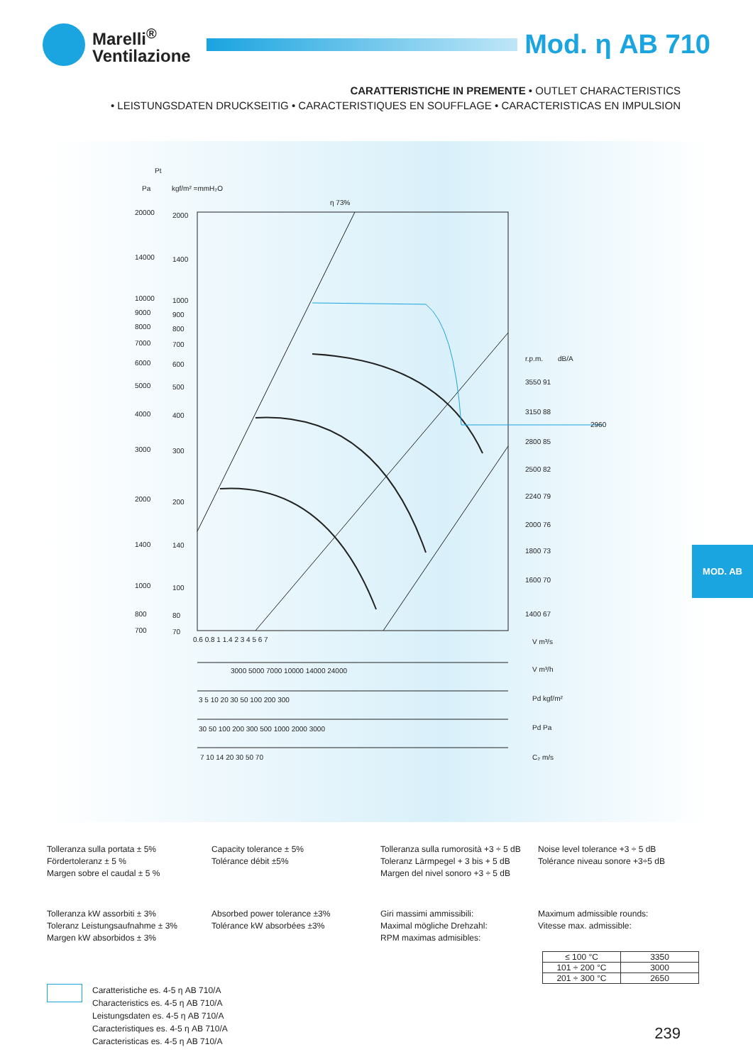Marelli<sup>®</sup>
Ventilazione
Mod. η AB 710
CARATTERISTICHE IN PREMENTE • OUTLET CHARACTERISTICS
• LEISTUNGSDATEN DRUCKSEITIG • CARACTERISTIQUES EN SOUFFLAGE • CARACTERISTICAS EN IMPULSION
Pt
Pa
kgf/m² =mmH₂O
η 73%
20000
14000
10000
9000
8000
7000
6000
5000
4000
3000
2000
1400
1000
800
700
2000
1400
1000
900
800
700
600
500
400
300
200
140
100
80
70
r.p.m.
dB/A
3550 91
3150 88
2960
2800 85
2500 82
2240 79
2000 76
1800 73
1600 70
1400 67
0.6 0.8 1 1.4 2 3 4 5 6 7
V m³/s
3000 5000 7000 10000 14000 24000
V m³/h
3 5 10 20 30 50 100 200 300
Pd kgf/m²
30 50 100 200 300 500 1000 2000 3000
Pd Pa
7 10 14 20 30 50 70
C₂ m/s
MOD. AB
Tolleranza sulla portata ± 5%
Fördertoleranz ± 5 %
Margen sobre el caudal ± 5 %
Capacity tolerance ± 5%
Tolérance débit ±5%
Tolleranza sulla rumorosità +3 ÷ 5 dB
Toleranz Lärmpegel + 3 bis + 5 dB
Margen del nivel sonoro +3 ÷ 5 dB
Noise level tolerance +3 ÷ 5 dB
Tolérance niveau sonore +3÷5 dB
Tolleranza kW assorbiti ± 3%
Toleranz Leistungsaufnahme ± 3%
Margen kW absorbidos ± 3%
Absorbed power tolerance ±3%
Tolérance kW absorbées ±3%
Giri massimi ammissibili:
Maximal mögliche Drehzahl:
RPM maximas admisibles:
Maximum admissible rounds:
Vitesse max. admissible:
| ≤ 100 °C | 3350 |
| 101 ÷ 200 °C | 3000 |
| 201 ÷ 300 °C | 2650 |
Caratteristiche es. 4-5 η AB 710/A
Characteristics es. 4-5 η AB 710/A
Leistungsdaten es. 4-5 η AB 710/A
Caracteristiques es. 4-5 η AB 710/A
Caracteristicas es. 4-5 η AB 710/A
239